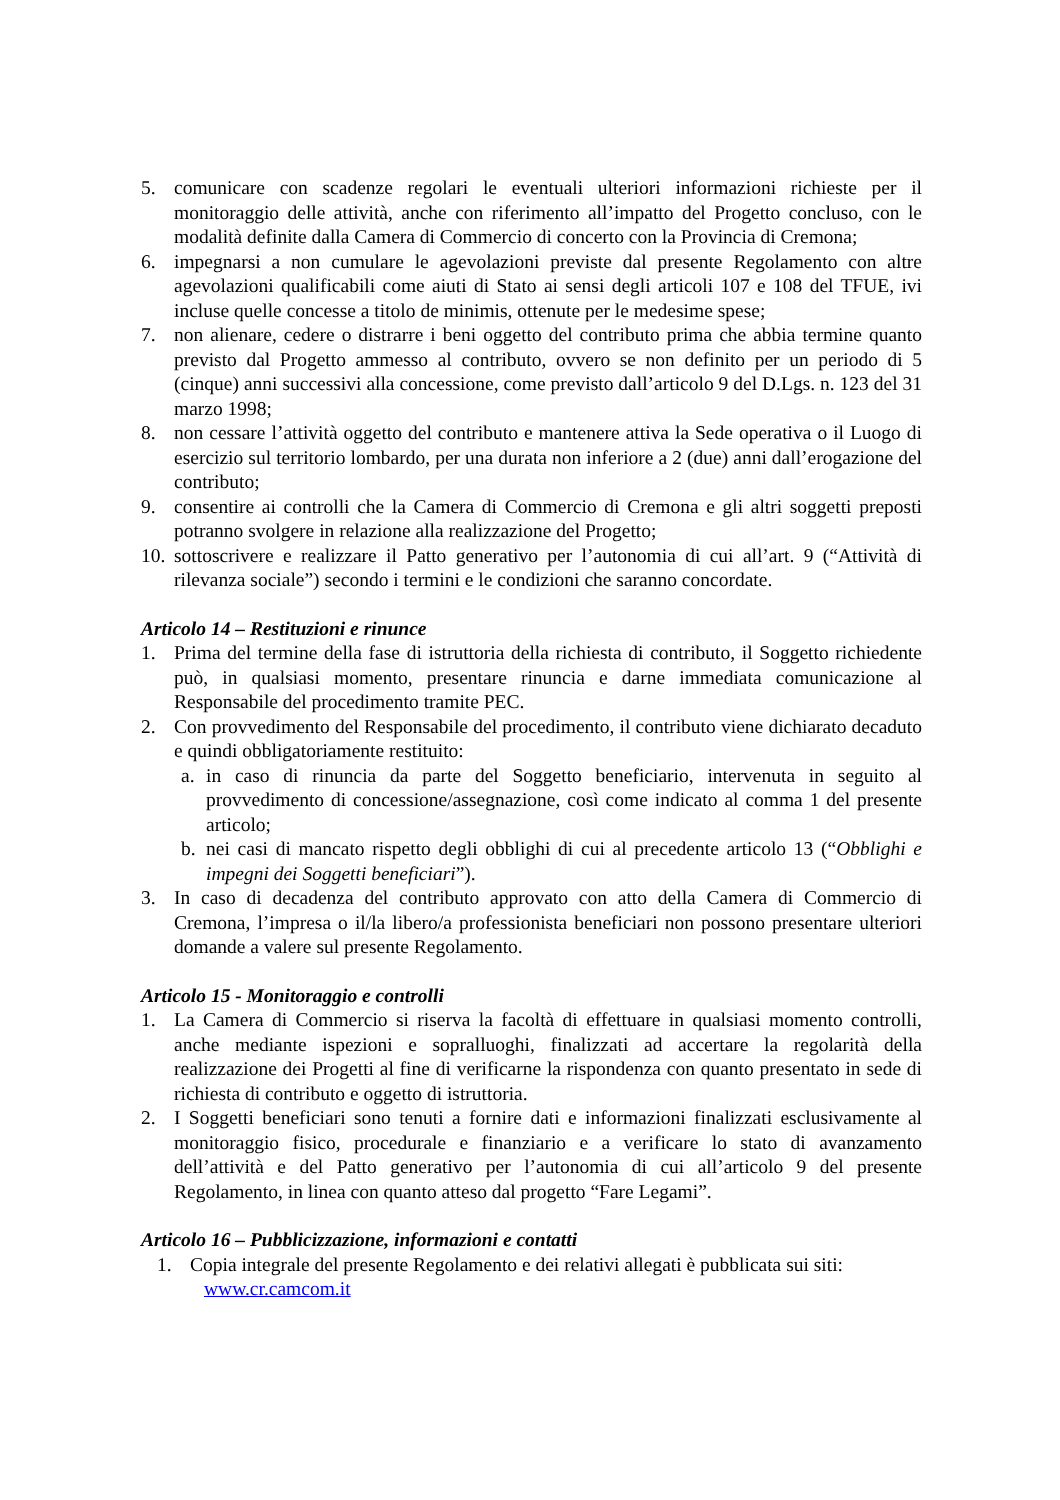5. comunicare con scadenze regolari le eventuali ulteriori informazioni richieste per il monitoraggio delle attività, anche con riferimento all’impatto del Progetto concluso, con le modalità definite dalla Camera di Commercio di concerto con la Provincia di Cremona;
6. impegnarsi a non cumulare le agevolazioni previste dal presente Regolamento con altre agevolazioni qualificabili come aiuti di Stato ai sensi degli articoli 107 e 108 del TFUE, ivi incluse quelle concesse a titolo de minimis, ottenute per le medesime spese;
7. non alienare, cedere o distrarre i beni oggetto del contributo prima che abbia termine quanto previsto dal Progetto ammesso al contributo, ovvero se non definito per un periodo di 5 (cinque) anni successivi alla concessione, come previsto dall’articolo 9 del D.Lgs. n. 123 del 31 marzo 1998;
8. non cessare l’attività oggetto del contributo e mantenere attiva la Sede operativa o il Luogo di esercizio sul territorio lombardo, per una durata non inferiore a 2 (due) anni dall’erogazione del contributo;
9. consentire ai controlli che la Camera di Commercio di Cremona e gli altri soggetti preposti potranno svolgere in relazione alla realizzazione del Progetto;
10.
sottoscrivere e realizzare il Patto generativo per l’autonomia di cui all’art. 9 (“Attività di rilevanza sociale”) secondo i termini e le condizioni che saranno concordate.
Articolo 14 – Restituzioni e rinunce
1. Prima del termine della fase di istruttoria della richiesta di contributo, il Soggetto richiedente può, in qualsiasi momento, presentare rinuncia e darne immediata comunicazione al Responsabile del procedimento tramite PEC.
2. Con provvedimento del Responsabile del procedimento, il contributo viene dichiarato decaduto e quindi obbligatoriamente restituito:
a. in caso di rinuncia da parte del Soggetto beneficiario, intervenuta in seguito al provvedimento di concessione/assegnazione, così come indicato al comma 1 del presente articolo;
b. nei casi di mancato rispetto degli obblighi di cui al precedente articolo 13 (“Obblighi e impegni dei Soggetti beneficiari”).
3. In caso di decadenza del contributo approvato con atto della Camera di Commercio di Cremona, l’impresa o il/la libero/a professionista beneficiari non possono presentare ulteriori domande a valere sul presente Regolamento.
Articolo 15 - Monitoraggio e controlli
1. La Camera di Commercio si riserva la facoltà di effettuare in qualsiasi momento controlli, anche mediante ispezioni e sopralluoghi, finalizzati ad accertare la regolarità della realizzazione dei Progetti al fine di verificarne la rispondenza con quanto presentato in sede di richiesta di contributo e oggetto di istruttoria.
2. I Soggetti beneficiari sono tenuti a fornire dati e informazioni finalizzati esclusivamente al monitoraggio fisico, procedurale e finanziario e a verificare lo stato di avanzamento dell’attività e del Patto generativo per l’autonomia di cui all’articolo 9 del presente Regolamento, in linea con quanto atteso dal progetto “Fare Legami”.
Articolo 16 – Pubblicizzazione, informazioni e contatti
1. Copia integrale del presente Regolamento e dei relativi allegati è pubblicata sui siti:
www.cr.camcom.it